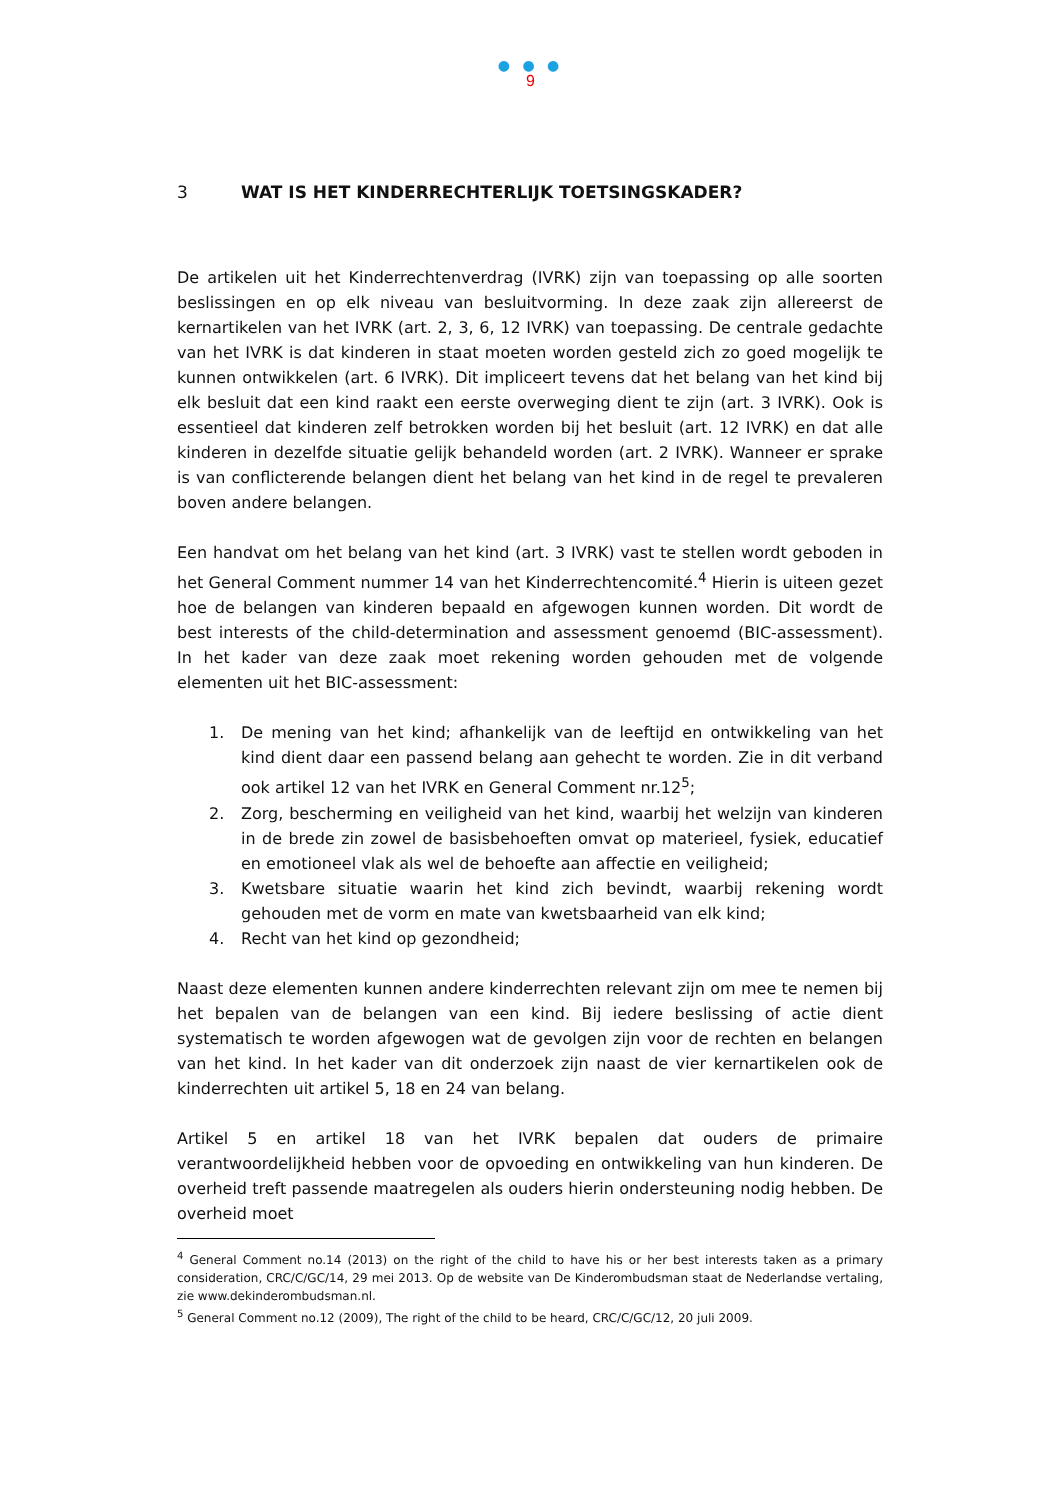● ● ●
9
3 WAT IS HET KINDERRECHTERLIJK TOETSINGSKADER?
De artikelen uit het Kinderrechtenverdrag (IVRK) zijn van toepassing op alle soorten beslissingen en op elk niveau van besluitvorming. In deze zaak zijn allereerst de kernartikelen van het IVRK (art. 2, 3, 6, 12 IVRK) van toepassing. De centrale gedachte van het IVRK is dat kinderen in staat moeten worden gesteld zich zo goed mogelijk te kunnen ontwikkelen (art. 6 IVRK). Dit impliceert tevens dat het belang van het kind bij elk besluit dat een kind raakt een eerste overweging dient te zijn (art. 3 IVRK). Ook is essentieel dat kinderen zelf betrokken worden bij het besluit (art. 12 IVRK) en dat alle kinderen in dezelfde situatie gelijk behandeld worden (art. 2 IVRK). Wanneer er sprake is van conflicterende belangen dient het belang van het kind in de regel te prevaleren boven andere belangen.
Een handvat om het belang van het kind (art. 3 IVRK) vast te stellen wordt geboden in het General Comment nummer 14 van het Kinderrechtencomité.<sup>4</sup> Hierin is uiteen gezet hoe de belangen van kinderen bepaald en afgewogen kunnen worden. Dit wordt de best interests of the child-determination and assessment genoemd (BIC-assessment). In het kader van deze zaak moet rekening worden gehouden met de volgende elementen uit het BIC-assessment:
1. De mening van het kind; afhankelijk van de leeftijd en ontwikkeling van het kind dient daar een passend belang aan gehecht te worden. Zie in dit verband ook artikel 12 van het IVRK en General Comment nr.12<sup>5</sup>;
2. Zorg, bescherming en veiligheid van het kind, waarbij het welzijn van kinderen in de brede zin zowel de basisbehoeften omvat op materieel, fysiek, educatief en emotioneel vlak als wel de behoefte aan affectie en veiligheid;
3. Kwetsbare situatie waarin het kind zich bevindt, waarbij rekening wordt gehouden met de vorm en mate van kwetsbaarheid van elk kind;
4. Recht van het kind op gezondheid;
Naast deze elementen kunnen andere kinderrechten relevant zijn om mee te nemen bij het bepalen van de belangen van een kind. Bij iedere beslissing of actie dient systematisch te worden afgewogen wat de gevolgen zijn voor de rechten en belangen van het kind. In het kader van dit onderzoek zijn naast de vier kernartikelen ook de kinderrechten uit artikel 5, 18 en 24 van belang.
Artikel 5 en artikel 18 van het IVRK bepalen dat ouders de primaire verantwoordelijkheid hebben voor de opvoeding en ontwikkeling van hun kinderen. De overheid treft passende maatregelen als ouders hierin ondersteuning nodig hebben. De overheid moet
<sup>4</sup> General Comment no.14 (2013) on the right of the child to have his or her best interests taken as a primary consideration, CRC/C/GC/14, 29 mei 2013. Op de website van De Kinderombudsman staat de Nederlandse vertaling, zie www.dekinderombudsman.nl.
<sup>5</sup> General Comment no.12 (2009), The right of the child to be heard, CRC/C/GC/12, 20 juli 2009.